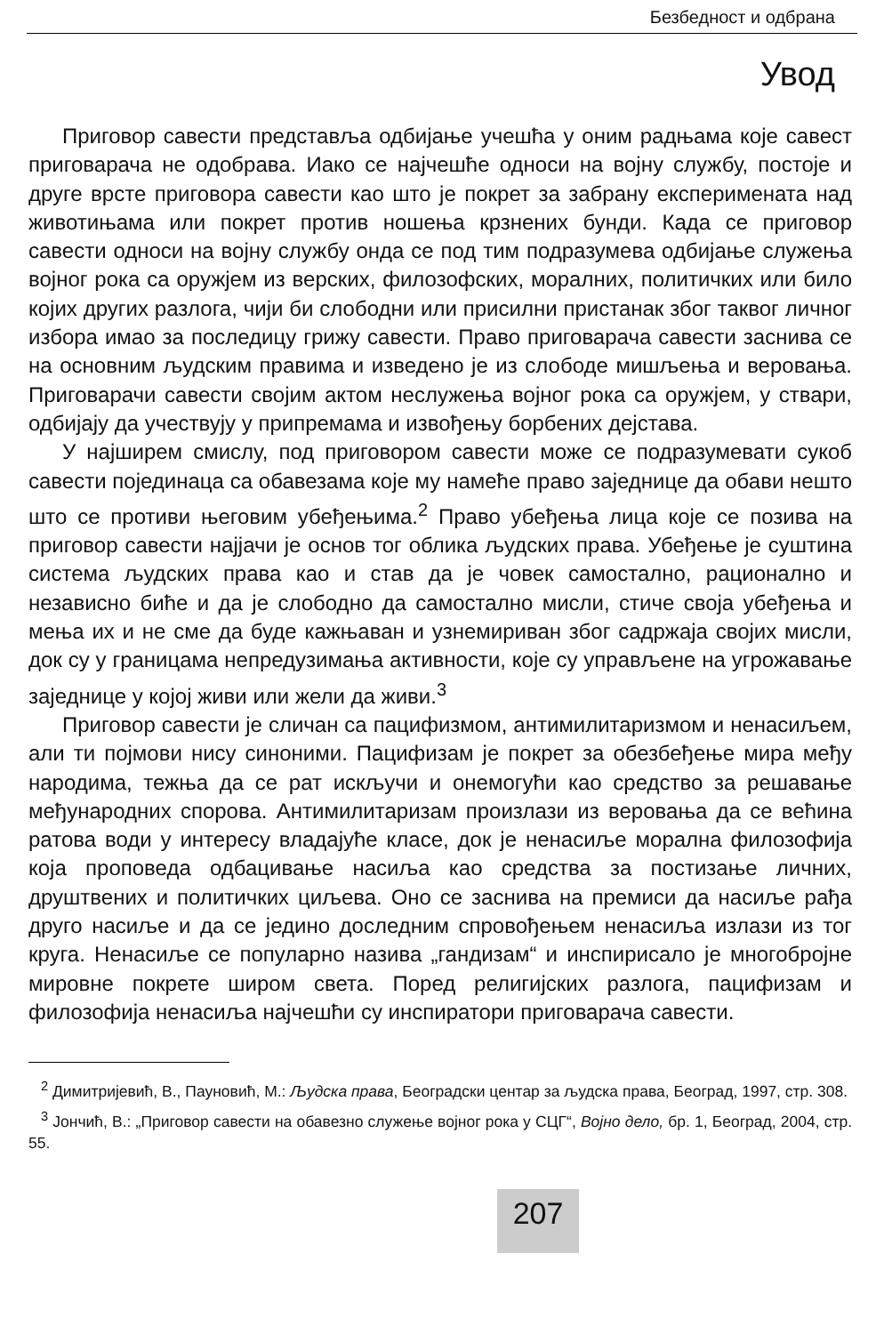Безбедност и одбрана
Увод
Приговор савести представља одбијање учешћа у оним радњама које савест приговарача не одобрава. Иако се најчешће односи на војну службу, постоје и друге врсте приговора савести као што је покрет за забрану експеримената над животињама или покрет против ношења крзнених бунди. Када се приговор савести односи на војну службу онда се под тим подразумева одбијање служења војног рока са оружјем из верских, филозофских, моралних, политичких или било којих других разлога, чији би слободни или присилни пристанак због таквог личног избора имао за последицу грижу савести. Право приговарача савести заснива се на основним људским правима и изведено је из слободе мишљења и веровања. Приговарачи савести својим актом неслужења војног рока са оружјем, у ствари, одбијају да учествују у припремама и извођењу борбених дејстава.
У најширем смислу, под приговором савести може се подразумевати сукоб савести појединаца са обавезама које му намеће право заједнице да обави нешто што се противи његовим убеђењима.<sup>2</sup> Право убеђења лица које се позива на приговор савести најјачи је основ тог облика људских права. Убеђење је суштина система људских права као и став да је човек самостално, рационално и независно биће и да је слободно да самостално мисли, стиче своја убеђења и мења их и не сме да буде кажњаван и узнемириван због садржаја својих мисли, док су у границама непредузимања активности, које су управљене на угрожавање заједнице у којој живи или жели да живи.<sup>3</sup>
Приговор савести је сличан са пацифизмом, антимилитаризмом и ненасиљем, али ти појмови нису синоними. Пацифизам је покрет за обезбеђење мира међу народима, тежња да се рат искључи и онемогући као средство за решавање међународних спорова. Антимилитаризам произлази из веровања да се већина ратова води у интересу владајуће класе, док је ненасиље морална филозофија која проповеда одбацивање насиља као средства за постизање личних, друштвених и политичких циљева. Оно се заснива на премиси да насиље рађа друго насиље и да се једино доследним спровођењем ненасиља излази из тог круга. Ненасиље се популарно назива „гандизам“ и инспирисало је многобројне мировне покрете широм света. Поред религијских разлога, пацифизам и филозофија ненасиља најчешћи су инспиратори приговарача савести.
<sup>2</sup> Димитријевић, В., Пауновић, М.: Људска права, Београдски центар за људска права, Београд, 1997, стр. 308.
<sup>3</sup> Јончић, В.: „Приговор савести на обавезно служење војног рока у СЦГ“, Војно дело, бр. 1, Београд, 2004, стр. 55.
207